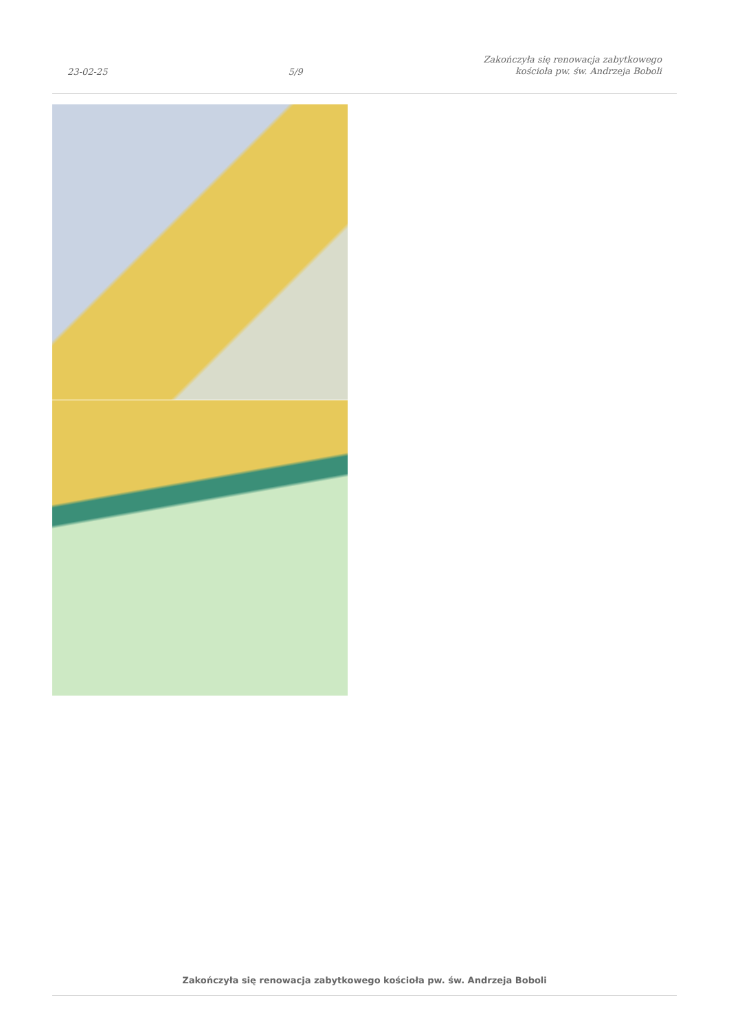23-02-25 5/9 Zakończyła się renowacja zabytkowego
kościoła pw. św. Andrzeja Boboli
Zakończyła się renowacja zabytkowego kościoła pw. św. Andrzeja Boboli